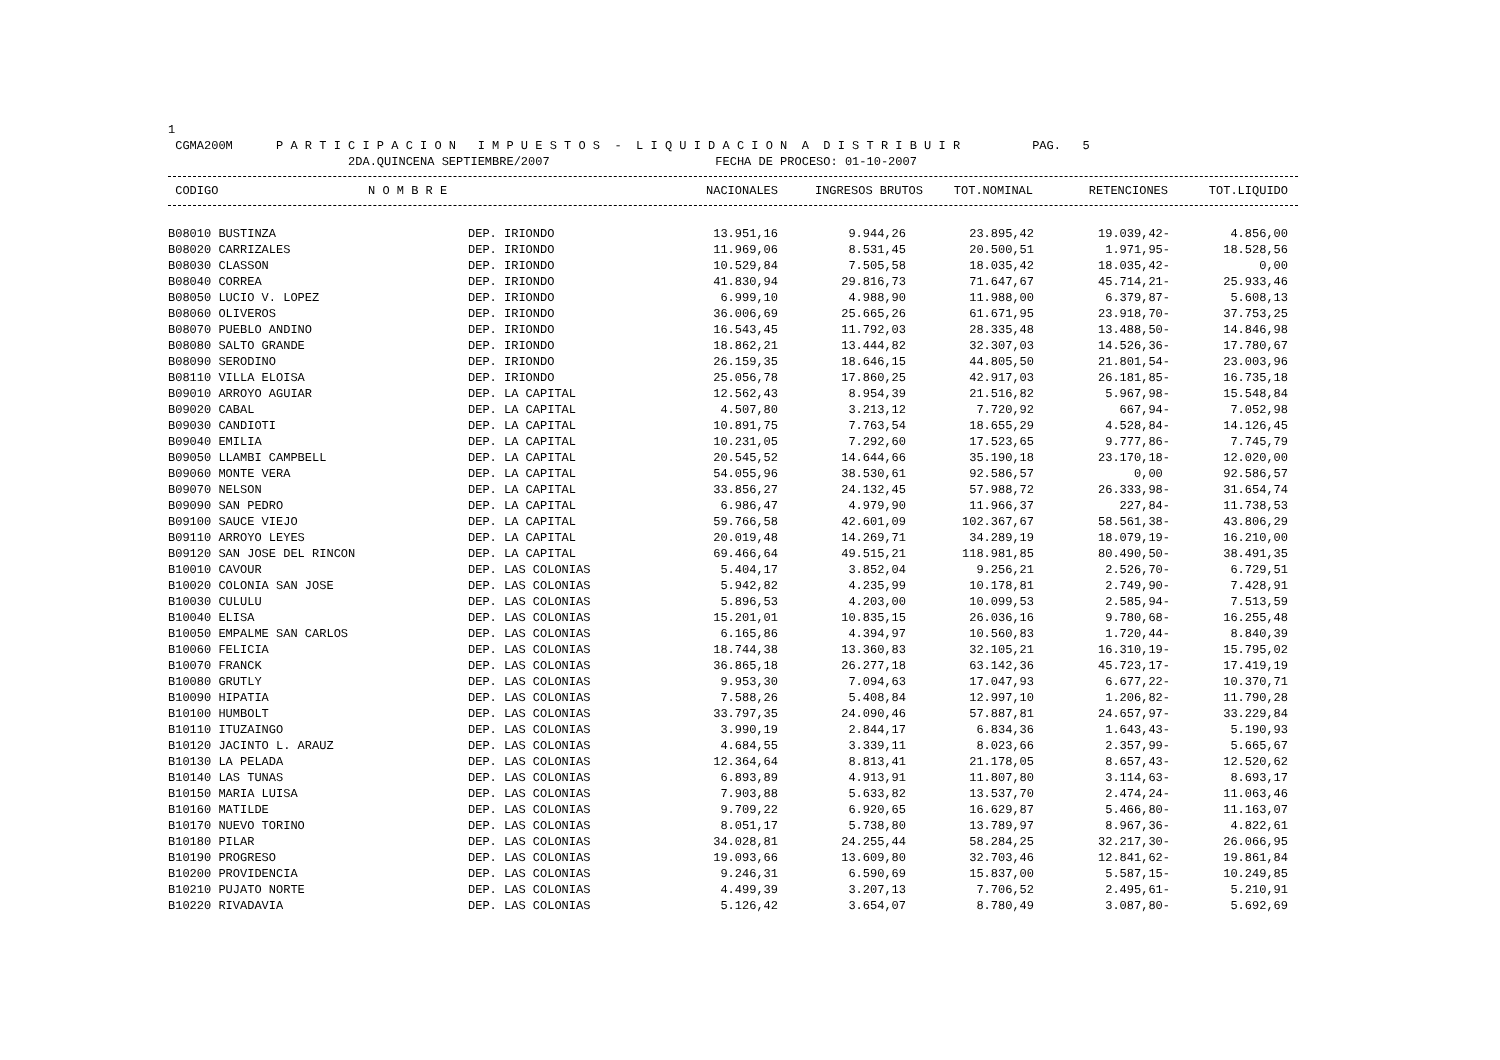1 CGMA200M P A R T I C I P A C I O N I M P U E S T O S - L I Q U I D A C I O N A D I S T R I B U I R PAG. 5 2DA.QUINCENA SEPTIEMBRE/2007 FECHA DE PROCESO: 01-10-2007
| CODIGO | N O M B R E | NACIONALES | INGRESOS BRUTOS | TOT.NOMINAL | RETENCIONES | TOT.LIQUIDO |
| --- | --- | --- | --- | --- | --- | --- |
| B08010 BUSTINZA | DEP. IRIONDO | 13.951,16 | 9.944,26 | 23.895,42 | 19.039,42- | 4.856,00 |
| B08020 CARRIZALES | DEP. IRIONDO | 11.969,06 | 8.531,45 | 20.500,51 | 1.971,95- | 18.528,56 |
| B08030 CLASSON | DEP. IRIONDO | 10.529,84 | 7.505,58 | 18.035,42 | 18.035,42- | 0,00 |
| B08040 CORREA | DEP. IRIONDO | 41.830,94 | 29.816,73 | 71.647,67 | 45.714,21- | 25.933,46 |
| B08050 LUCIO V. LOPEZ | DEP. IRIONDO | 6.999,10 | 4.988,90 | 11.988,00 | 6.379,87- | 5.608,13 |
| B08060 OLIVEROS | DEP. IRIONDO | 36.006,69 | 25.665,26 | 61.671,95 | 23.918,70- | 37.753,25 |
| B08070 PUEBLO ANDINO | DEP. IRIONDO | 16.543,45 | 11.792,03 | 28.335,48 | 13.488,50- | 14.846,98 |
| B08080 SALTO GRANDE | DEP. IRIONDO | 18.862,21 | 13.444,82 | 32.307,03 | 14.526,36- | 17.780,67 |
| B08090 SERODINO | DEP. IRIONDO | 26.159,35 | 18.646,15 | 44.805,50 | 21.801,54- | 23.003,96 |
| B08110 VILLA ELOISA | DEP. IRIONDO | 25.056,78 | 17.860,25 | 42.917,03 | 26.181,85- | 16.735,18 |
| B09010 ARROYO AGUIAR | DEP. LA CAPITAL | 12.562,43 | 8.954,39 | 21.516,82 | 5.967,98- | 15.548,84 |
| B09020 CABAL | DEP. LA CAPITAL | 4.507,80 | 3.213,12 | 7.720,92 | 667,94- | 7.052,98 |
| B09030 CANDIOTI | DEP. LA CAPITAL | 10.891,75 | 7.763,54 | 18.655,29 | 4.528,84- | 14.126,45 |
| B09040 EMILIA | DEP. LA CAPITAL | 10.231,05 | 7.292,60 | 17.523,65 | 9.777,86- | 7.745,79 |
| B09050 LLAMBI CAMPBELL | DEP. LA CAPITAL | 20.545,52 | 14.644,66 | 35.190,18 | 23.170,18- | 12.020,00 |
| B09060 MONTE VERA | DEP. LA CAPITAL | 54.055,96 | 38.530,61 | 92.586,57 | 0,00 | 92.586,57 |
| B09070 NELSON | DEP. LA CAPITAL | 33.856,27 | 24.132,45 | 57.988,72 | 26.333,98- | 31.654,74 |
| B09090 SAN PEDRO | DEP. LA CAPITAL | 6.986,47 | 4.979,90 | 11.966,37 | 227,84- | 11.738,53 |
| B09100 SAUCE VIEJO | DEP. LA CAPITAL | 59.766,58 | 42.601,09 | 102.367,67 | 58.561,38- | 43.806,29 |
| B09110 ARROYO LEYES | DEP. LA CAPITAL | 20.019,48 | 14.269,71 | 34.289,19 | 18.079,19- | 16.210,00 |
| B09120 SAN JOSE DEL RINCON | DEP. LA CAPITAL | 69.466,64 | 49.515,21 | 118.981,85 | 80.490,50- | 38.491,35 |
| B10010 CAVOUR | DEP. LAS COLONIAS | 5.404,17 | 3.852,04 | 9.256,21 | 2.526,70- | 6.729,51 |
| B10020 COLONIA SAN JOSE | DEP. LAS COLONIAS | 5.942,82 | 4.235,99 | 10.178,81 | 2.749,90- | 7.428,91 |
| B10030 CULULU | DEP. LAS COLONIAS | 5.896,53 | 4.203,00 | 10.099,53 | 2.585,94- | 7.513,59 |
| B10040 ELISA | DEP. LAS COLONIAS | 15.201,01 | 10.835,15 | 26.036,16 | 9.780,68- | 16.255,48 |
| B10050 EMPALME SAN CARLOS | DEP. LAS COLONIAS | 6.165,86 | 4.394,97 | 10.560,83 | 1.720,44- | 8.840,39 |
| B10060 FELICIA | DEP. LAS COLONIAS | 18.744,38 | 13.360,83 | 32.105,21 | 16.310,19- | 15.795,02 |
| B10070 FRANCK | DEP. LAS COLONIAS | 36.865,18 | 26.277,18 | 63.142,36 | 45.723,17- | 17.419,19 |
| B10080 GRUTLY | DEP. LAS COLONIAS | 9.953,30 | 7.094,63 | 17.047,93 | 6.677,22- | 10.370,71 |
| B10090 HIPATIA | DEP. LAS COLONIAS | 7.588,26 | 5.408,84 | 12.997,10 | 1.206,82- | 11.790,28 |
| B10100 HUMBOLT | DEP. LAS COLONIAS | 33.797,35 | 24.090,46 | 57.887,81 | 24.657,97- | 33.229,84 |
| B10110 ITUZAINGO | DEP. LAS COLONIAS | 3.990,19 | 2.844,17 | 6.834,36 | 1.643,43- | 5.190,93 |
| B10120 JACINTO L. ARAUZ | DEP. LAS COLONIAS | 4.684,55 | 3.339,11 | 8.023,66 | 2.357,99- | 5.665,67 |
| B10130 LA PELADA | DEP. LAS COLONIAS | 12.364,64 | 8.813,41 | 21.178,05 | 8.657,43- | 12.520,62 |
| B10140 LAS TUNAS | DEP. LAS COLONIAS | 6.893,89 | 4.913,91 | 11.807,80 | 3.114,63- | 8.693,17 |
| B10150 MARIA LUISA | DEP. LAS COLONIAS | 7.903,88 | 5.633,82 | 13.537,70 | 2.474,24- | 11.063,46 |
| B10160 MATILDE | DEP. LAS COLONIAS | 9.709,22 | 6.920,65 | 16.629,87 | 5.466,80- | 11.163,07 |
| B10170 NUEVO TORINO | DEP. LAS COLONIAS | 8.051,17 | 5.738,80 | 13.789,97 | 8.967,36- | 4.822,61 |
| B10180 PILAR | DEP. LAS COLONIAS | 34.028,81 | 24.255,44 | 58.284,25 | 32.217,30- | 26.066,95 |
| B10190 PROGRESO | DEP. LAS COLONIAS | 19.093,66 | 13.609,80 | 32.703,46 | 12.841,62- | 19.861,84 |
| B10200 PROVIDENCIA | DEP. LAS COLONIAS | 9.246,31 | 6.590,69 | 15.837,00 | 5.587,15- | 10.249,85 |
| B10210 PUJATO NORTE | DEP. LAS COLONIAS | 4.499,39 | 3.207,13 | 7.706,52 | 2.495,61- | 5.210,91 |
| B10220 RIVADAVIA | DEP. LAS COLONIAS | 5.126,42 | 3.654,07 | 8.780,49 | 3.087,80- | 5.692,69 |